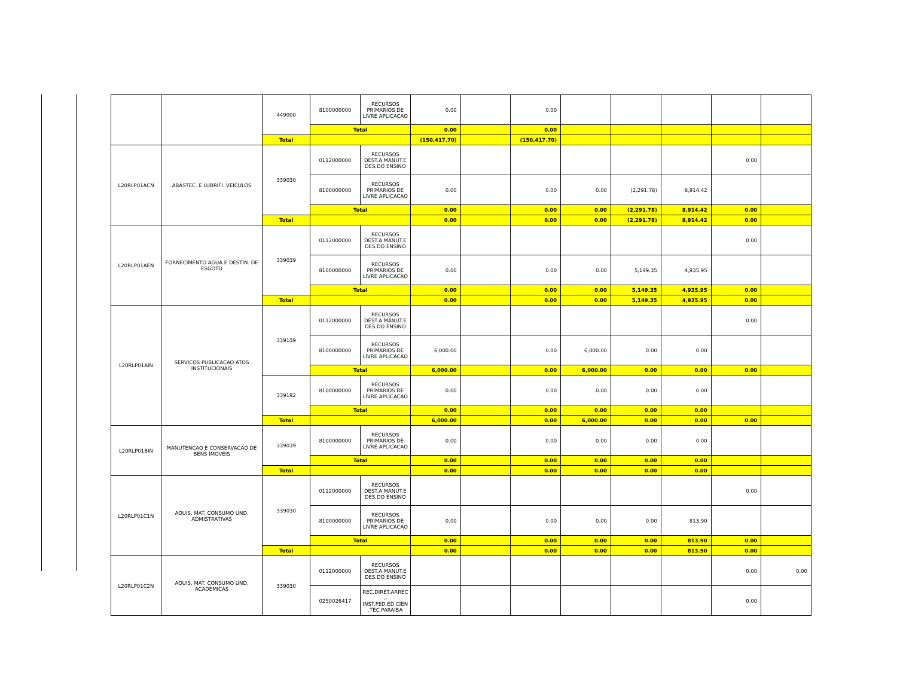| | | 449000 | 8100000000 | RECURSOS PRIMARIOS DE LIVRE APLICACAO | 0.00 | | 0.00 | | | | | |
| | | | Total | | 0.00 | | 0.00 | | | | | |
| | | Total | | | (150,417.70) | | (150,417.70) | | | | | |
| L20RLP01ACN | ABASTEC. E LUBRIFI. VEICULOS | 339030 | 0112000000 | RECURSOS DEST.A MANUT.E DES.DO ENSINO | | | | | | | 0.00 | |
| | | | 8100000000 | RECURSOS PRIMARIOS DE LIVRE APLICACAO | 0.00 | | 0.00 | 0.00 | (2,291.78) | 8,914.42 | | |
| | | | Total | | 0.00 | | 0.00 | 0.00 | (2,291.78) | 8,914.42 | 0.00 | |
| | | Total | | | 0.00 | | 0.00 | 0.00 | (2,291.78) | 8,914.42 | 0.00 | |
| L20RLP01AEN | FORNECIMENTO AGUA E DESTIN. DE ESGOTO | 339039 | 0112000000 | RECURSOS DEST.A MANUT.E DES.DO ENSINO | | | | | | | 0.00 | |
| | | | 8100000000 | RECURSOS PRIMARIOS DE LIVRE APLICACAO | 0.00 | | 0.00 | 0.00 | 5,149.35 | 4,935.95 | | |
| | | | Total | | 0.00 | | 0.00 | 0.00 | 5,149.35 | 4,935.95 | 0.00 | |
| | | Total | | | 0.00 | | 0.00 | 0.00 | 5,149.35 | 4,935.95 | 0.00 | |
| L20RLP01AIN | SERVICOS PUBLICACAO ATOS INSTITUCIONAIS | 339139 | 0112000000 | RECURSOS DEST.A MANUT.E DES.DO ENSINO | | | | | | | 0.00 | |
| | | | 8100000000 | RECURSOS PRIMARIOS DE LIVRE APLICACAO | 6,000.00 | | 0.00 | 6,000.00 | 0.00 | 0.00 | | |
| | | | Total | | 6,000.00 | | 0.00 | 6,000.00 | 0.00 | 0.00 | 0.00 | |
| | | 339192 | 8100000000 | RECURSOS PRIMARIOS DE LIVRE APLICACAO | 0.00 | | 0.00 | 0.00 | 0.00 | 0.00 | | |
| | | | Total | | 0.00 | | 0.00 | 0.00 | 0.00 | 0.00 | | |
| | | Total | | | 6,000.00 | | 0.00 | 6,000.00 | 0.00 | 0.00 | 0.00 | |
| L20RLP01BIN | MANUTENCAO E CONSERVACAO DE BENS IMOVEIS | 339039 | 8100000000 | RECURSOS PRIMARIOS DE LIVRE APLICACAO | 0.00 | | 0.00 | 0.00 | 0.00 | 0.00 | | |
| | | | Total | | 0.00 | | 0.00 | 0.00 | 0.00 | 0.00 | | |
| | | Total | | | 0.00 | | 0.00 | 0.00 | 0.00 | 0.00 | | |
| L20RLP01C1N | AQUIS. MAT. CONSUMO UND. ADMISTRATIVAS | 339030 | 0112000000 | RECURSOS DEST.A MANUT.E DES.DO ENSINO | | | | | | | 0.00 | |
| | | | 8100000000 | RECURSOS PRIMARIOS DE LIVRE APLICACAO | 0.00 | | 0.00 | 0.00 | 0.00 | 813.90 | | |
| | | | Total | | 0.00 | | 0.00 | 0.00 | 0.00 | 813.90 | 0.00 | |
| | | Total | | | 0.00 | | 0.00 | 0.00 | 0.00 | 813.90 | 0.00 | |
| L20RLP01C2N | AQUIS. MAT. CONSUMO UND. ACADEMICAS | 339030 | 0112000000 | RECURSOS DEST.A MANUT.E DES.DO ENSINO | | | | | | | 0.00 | 0.00 |
| | | | 0250026417 | REC.DIRET.ARREC .- INST.FED.ED.CIEN .TEC.PARAIBA | | | | | | | 0.00 | |